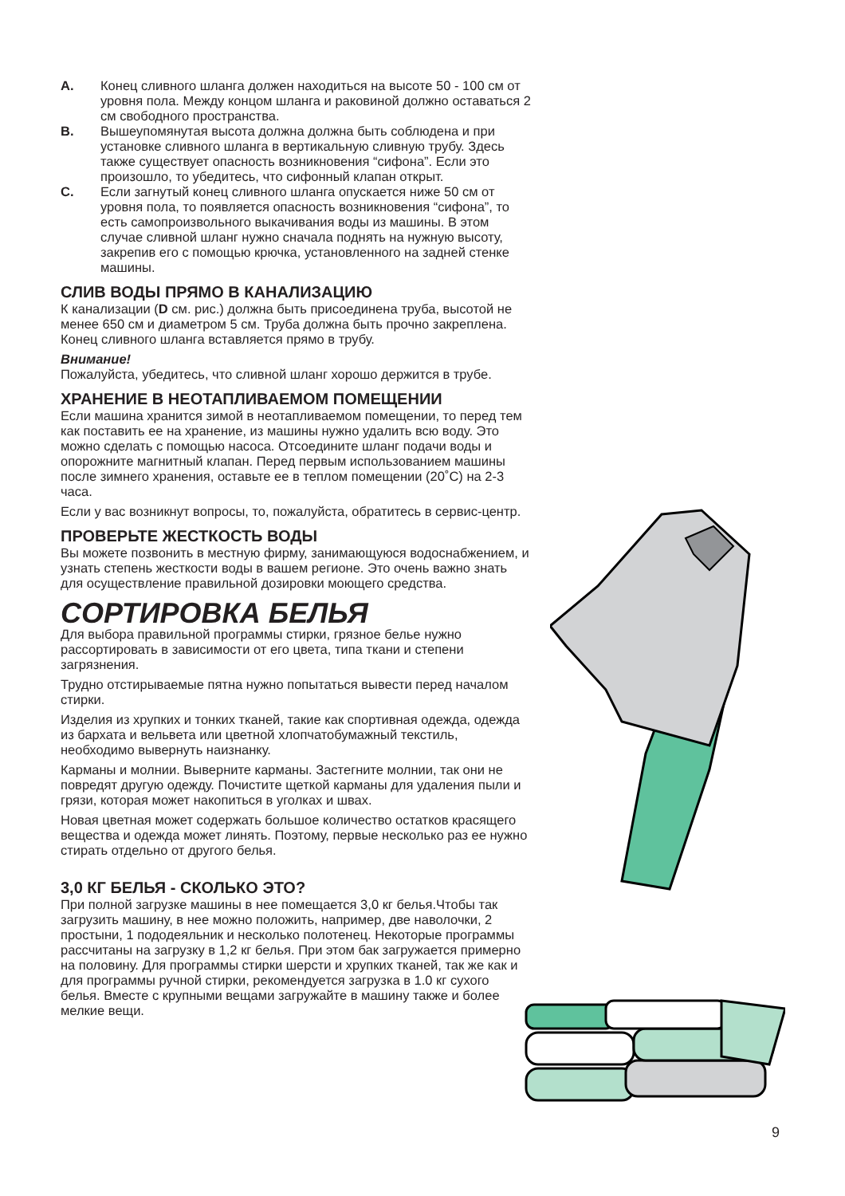A. Конец сливного шланга должен находиться на высоте 50 - 100 см от уровня пола. Между концом шланга и раковиной должно оставаться 2 см свободного пространства.
B. Вышеупомянутая высота должна должна быть соблюдена и при установке сливного шланга в вертикальную сливную трубу. Здесь также существует опасность возникновения “сифона”. Если это произошло, то убедитесь, что сифонный клапан открыт.
C. Если загнутый конец сливного шланга опускается ниже 50 см от уровня пола, то появляется опасность возникновения “сифона”, то есть самопроизвольного выкачивания воды из машины. В этом случае сливной шланг нужно сначала поднять на нужную высоту, закрепив его с помощью крючка, установленного на задней стенке машины.
СЛИВ ВОДЫ ПРЯМО В КАНАЛИЗАЦИЮ
К канализации (D см. рис.) должна быть присоединена труба, высотой не менее 650 см и диаметром 5 см. Труба должна быть прочно закреплена. Конец сливного шланга вставляется прямо в трубу.
Внимание!
Пожалуйста, убедитесь, что сливной шланг хорошо держится в трубе.
ХРАНЕНИЕ В НЕОТАПЛИВАЕМОМ ПОМЕЩЕНИИ
Если машина хранится зимой в неотапливаемом помещении, то перед тем как поставить ее на хранение, из машины нужно удалить всю воду. Это можно сделать с помощью насоса. Отсоедините шланг подачи воды и опорожните магнитный клапан. Перед первым использованием машины после зимнего хранения, оставьте ее в теплом помещении (20˚C) на 2-3 часа.
Если у вас возникнут вопросы, то, пожалуйста, обратитесь в сервис-центр.
ПРОВЕРЬТЕ ЖЕСТКОСТЬ ВОДЫ
Вы можете позвонить в местную фирму, занимающуюся водоснабжением, и узнать степень жесткости воды в вашем регионе. Это очень важно знать для осуществление правильной дозировки моющего средства.
СОРТИРОВКА БЕЛЬЯ
Для выбора правильной программы стирки, грязное белье нужно рассортировать в зависимости от его цвета, типа ткани и степени загрязнения.
Трудно отстирываемые пятна нужно попытаться вывести перед началом стирки.
Изделия из хрупких и тонких тканей, такие как спортивная одежда, одежда из бархата и вельвета или цветной хлопчатобумажный текстиль, необходимо вывернуть наизнанку.
Карманы и молнии. Выверните карманы. Застегните молнии, так они не повредят другую одежду. Почистите щеткой карманы для удаления пыли и грязи, которая может накопиться в уголках и швах.
Новая цветная может содержать большое количество остатков красящего вещества и одежда может линять. Поэтому, первые несколько раз ее нужно стирать отдельно от другого белья.
3,0 КГ БЕЛЬЯ - СКОЛЬКО ЭТО?
При полной загрузке машины в нее помещается 3,0 кг белья.Чтобы так загрузить машину, в нее можно положить, например, две наволочки, 2 простыни, 1 пододеяльник и несколько полотенец. Некоторые программы рассчитаны на загрузку в 1,2 кг белья. При этом бак загружается примерно на половину. Для программы стирки шерсти и хрупких тканей, так же как и для программы ручной стирки, рекомендуется загрузка в 1.0 кг сухого белья. Вместе с крупными вещами загружайте в машину также и более мелкие вещи.
9